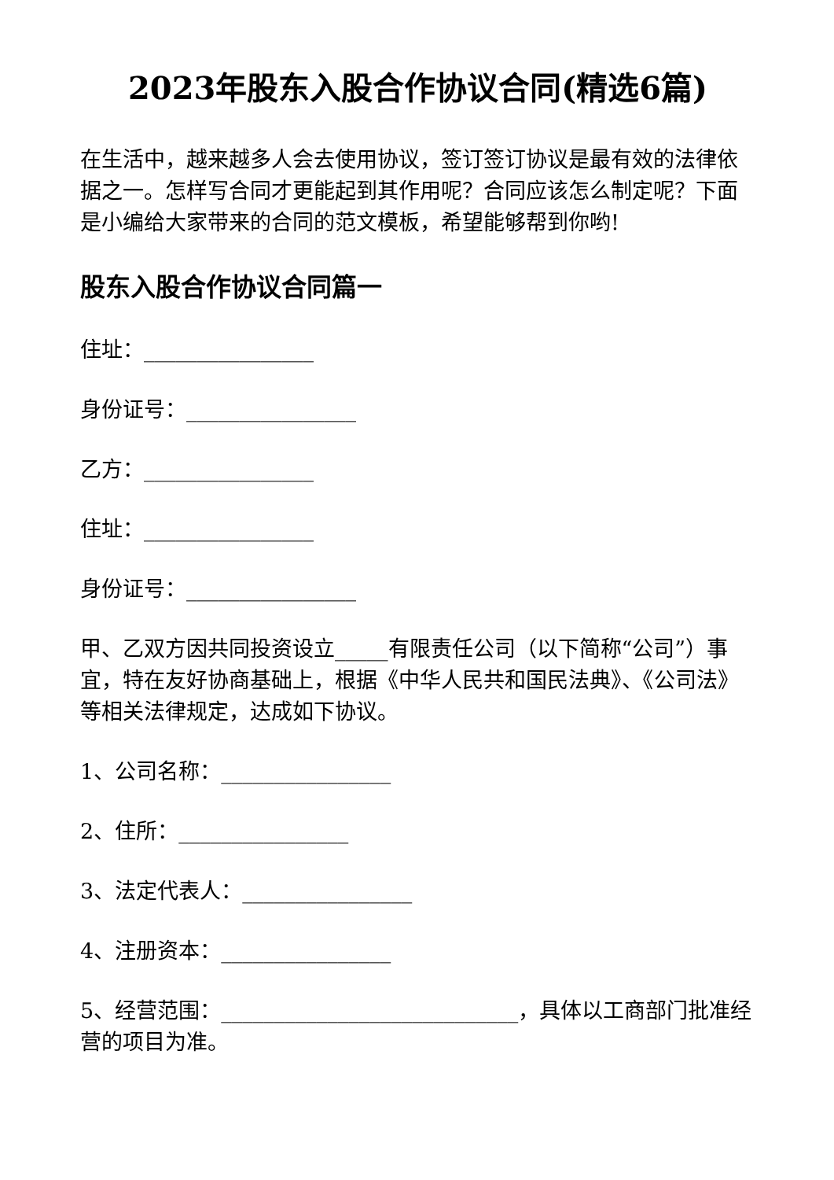2023年股东入股合作协议合同(精选6篇)
在生活中，越来越多人会去使用协议，签订签订协议是最有效的法律依据之一。怎样写合同才更能起到其作用呢？合同应该怎么制定呢？下面是小编给大家带来的合同的范文模板，希望能够帮到你哟!
股东入股合作协议合同篇一
住址：________________
身份证号：________________
乙方：________________
住址：________________
身份证号：________________
甲、乙双方因共同投资设立_____有限责任公司（以下简称“公司”）事宜，特在友好协商基础上，根据《中华人民共和国民法典》、《公司法》等相关法律规定，达成如下协议。
1、公司名称：________________
2、住所：________________
3、法定代表人：________________
4、注册资本：________________
5、经营范围：____________________________，具体以工商部门批准经营的项目为准。